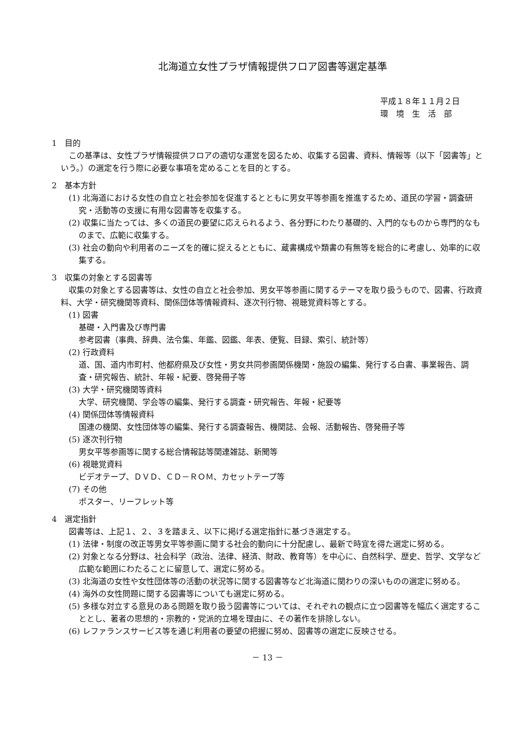北海道立女性プラザ情報提供フロア図書等選定基準
平成１８年１１月２日
環　境　生　活　部
1　目的
この基準は、女性プラザ情報提供フロアの適切な運営を図るため、収集する図書、資料、情報等（以下「図書等」という。）の選定を行う際に必要な事項を定めることを目的とする。
2　基本方針
(1) 北海道における女性の自立と社会参加を促進するとともに男女平等参画を推進するため、道民の学習・調査研究・活動等の支援に有用な図書等を収集する。
(2) 収集に当たっては、多くの道民の要望に応えられるよう、各分野にわたり基礎的、入門的なものから専門的なものまで、広範に収集する。
(3) 社会の動向や利用者のニーズを的確に捉えるとともに、蔵書構成や類書の有無等を総合的に考慮し、効率的に収集する。
3　収集の対象とする図書等
収集の対象とする図書等は、女性の自立と社会参加、男女平等参画に関するテーマを取り扱うもので、図書、行政資料、大学・研究機関等資料、関係団体等情報資料、逐次刊行物、視聴覚資料等とする。
(1) 図書
基礎・入門書及び専門書
参考図書（事典、辞典、法令集、年鑑、図鑑、年表、便覧、目録、索引、統計等）
(2) 行政資料
道、国、道内市町村、他都府県及び女性・男女共同参画関係機関・施設の編集、発行する白書、事業報告、調査・研究報告、統計、年報・紀要、啓発冊子等
(3) 大学・研究機関等資料
大学、研究機関、学会等の編集、発行する調査・研究報告、年報・紀要等
(4) 関係団体等情報資料
国連の機関、女性団体等の編集、発行する調査報告、機関誌、会報、活動報告、啓発冊子等
(5) 逐次刊行物
男女平等参画等に関する総合情報誌等関連雑誌、新聞等
(6) 視聴覚資料
ビデオテープ、ＤＶＤ、ＣＤ－ＲＯＭ、カセットテープ等
(7) その他
ポスター、リーフレット等
4　選定指針
図書等は、上記１、２、３を踏まえ、以下に掲げる選定指針に基づき選定する。
(1) 法律・制度の改正等男女平等参画に関する社会的動向に十分配慮し、最新で時宜を得た選定に努める。
(2) 対象となる分野は、社会科学（政治、法律、経済、財政、教育等）を中心に、自然科学、歴史、哲学、文学など広範な範囲にわたることに留意して、選定に努める。
(3) 北海道の女性や女性団体等の活動の状況等に関する図書等など北海道に関わりの深いものの選定に努める。
(4) 海外の女性問題に関する図書等についても選定に努める。
(5) 多様な対立する意見のある問題を取り扱う図書等については、それぞれの観点に立つ図書等を幅広く選定することとし、著者の思想的・宗教的・党派的立場を理由に、その著作を排除しない。
(6) レファランスサービス等を通じ利用者の要望の把握に努め、図書等の選定に反映させる。
－ 13 －